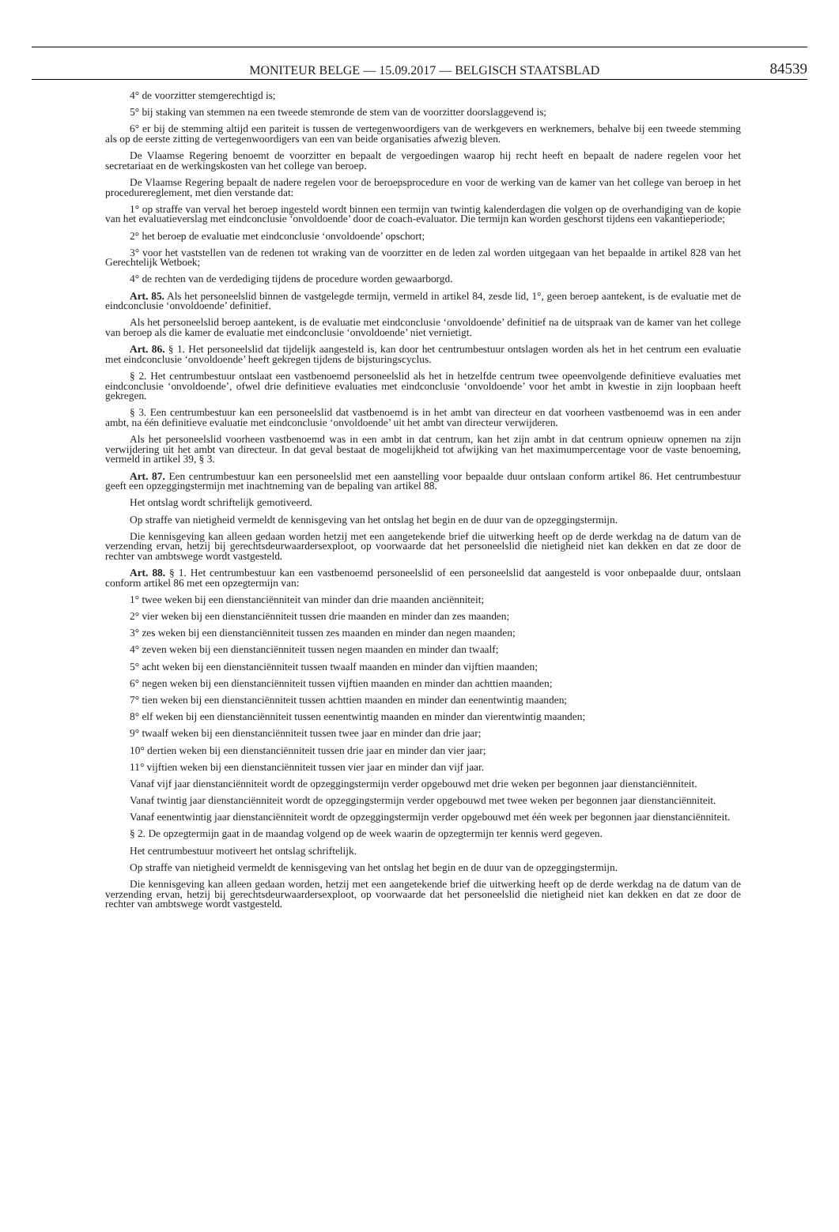MONITEUR BELGE — 15.09.2017 — BELGISCH STAATSBLAD
84539
4° de voorzitter stemgerechtigd is;
5° bij staking van stemmen na een tweede stemronde de stem van de voorzitter doorslaggevend is;
6° er bij de stemming altijd een pariteit is tussen de vertegenwoordigers van de werkgevers en werknemers, behalve bij een tweede stemming als op de eerste zitting de vertegenwoordigers van een van beide organisaties afwezig bleven.
De Vlaamse Regering benoemt de voorzitter en bepaalt de vergoedingen waarop hij recht heeft en bepaalt de nadere regelen voor het secretariaat en de werkingskosten van het college van beroep.
De Vlaamse Regering bepaalt de nadere regelen voor de beroepsprocedure en voor de werking van de kamer van het college van beroep in het procedurereglement, met dien verstande dat:
1° op straffe van verval het beroep ingesteld wordt binnen een termijn van twintig kalenderdagen die volgen op de overhandiging van de kopie van het evaluatieverslag met eindconclusie ‘onvoldoende’ door de coach-evaluator. Die termijn kan worden geschorst tijdens een vakantieperiode;
2° het beroep de evaluatie met eindconclusie ‘onvoldoende’ opschort;
3° voor het vaststellen van de redenen tot wraking van de voorzitter en de leden zal worden uitgegaan van het bepaalde in artikel 828 van het Gerechtelijk Wetboek;
4° de rechten van de verdediging tijdens de procedure worden gewaarborgd.
Art. 85. Als het personeelslid binnen de vastgelegde termijn, vermeld in artikel 84, zesde lid, 1°, geen beroep aantekent, is de evaluatie met de eindconclusie ‘onvoldoende’ definitief.
Als het personeelslid beroep aantekent, is de evaluatie met eindconclusie ‘onvoldoende’ definitief na de uitspraak van de kamer van het college van beroep als die kamer de evaluatie met eindconclusie ‘onvoldoende’ niet vernietigt.
Art. 86. § 1. Het personeelslid dat tijdelijk aangesteld is, kan door het centrumbestuur ontslagen worden als het in het centrum een evaluatie met eindconclusie ‘onvoldoende’ heeft gekregen tijdens de bijsturingscyclus.
§ 2. Het centrumbestuur ontslaat een vastbenoemd personeelslid als het in hetzelfde centrum twee opeenvolgende definitieve evaluaties met eindconclusie ‘onvoldoende’, ofwel drie definitieve evaluaties met eindconclusie ‘onvoldoende’ voor het ambt in kwestie in zijn loopbaan heeft gekregen.
§ 3. Een centrumbestuur kan een personeelslid dat vastbenoemd is in het ambt van directeur en dat voorheen vastbenoemd was in een ander ambt, na één definitieve evaluatie met eindconclusie ‘onvoldoende’ uit het ambt van directeur verwijderen.
Als het personeelslid voorheen vastbenoemd was in een ambt in dat centrum, kan het zijn ambt in dat centrum opnieuw opnemen na zijn verwijdering uit het ambt van directeur. In dat geval bestaat de mogelijkheid tot afwijking van het maximumpercentage voor de vaste benoeming, vermeld in artikel 39, § 3.
Art. 87. Een centrumbestuur kan een personeelslid met een aanstelling voor bepaalde duur ontslaan conform artikel 86. Het centrumbestuur geeft een opzeggingstermijn met inachtneming van de bepaling van artikel 88.
Het ontslag wordt schriftelijk gemotiveerd.
Op straffe van nietigheid vermeldt de kennisgeving van het ontslag het begin en de duur van de opzeggingstermijn.
Die kennisgeving kan alleen gedaan worden hetzij met een aangetekende brief die uitwerking heeft op de derde werkdag na de datum van de verzending ervan, hetzij bij gerechtsdeurwaardersexploot, op voorwaarde dat het personeelslid die nietigheid niet kan dekken en dat ze door de rechter van ambtswege wordt vastgesteld.
Art. 88. § 1. Het centrumbestuur kan een vastbenoemd personeelslid of een personeelslid dat aangesteld is voor onbepaalde duur, ontslaan conform artikel 86 met een opzegtermijn van:
1° twee weken bij een dienstanciënniteit van minder dan drie maanden anciënniteit;
2° vier weken bij een dienstanciënniteit tussen drie maanden en minder dan zes maanden;
3° zes weken bij een dienstanciënniteit tussen zes maanden en minder dan negen maanden;
4° zeven weken bij een dienstanciënniteit tussen negen maanden en minder dan twaalf;
5° acht weken bij een dienstanciënniteit tussen twaalf maanden en minder dan vijftien maanden;
6° negen weken bij een dienstanciënniteit tussen vijftien maanden en minder dan achttien maanden;
7° tien weken bij een dienstanciënniteit tussen achttien maanden en minder dan eenentwintig maanden;
8° elf weken bij een dienstanciënniteit tussen eenentwintig maanden en minder dan vierentwintig maanden;
9° twaalf weken bij een dienstanciënniteit tussen twee jaar en minder dan drie jaar;
10° dertien weken bij een dienstanciënniteit tussen drie jaar en minder dan vier jaar;
11° vijftien weken bij een dienstanciënniteit tussen vier jaar en minder dan vijf jaar.
Vanaf vijf jaar dienstanciënniteit wordt de opzeggingstermijn verder opgebouwd met drie weken per begonnen jaar dienstanciënniteit.
Vanaf twintig jaar dienstanciënniteit wordt de opzeggingstermijn verder opgebouwd met twee weken per begonnen jaar dienstanciënniteit.
Vanaf eenentwintig jaar dienstanciënniteit wordt de opzeggingstermijn verder opgebouwd met één week per begonnen jaar dienstanciënniteit.
§ 2. De opzegtermijn gaat in de maandag volgend op de week waarin de opzegtermijn ter kennis werd gegeven.
Het centrumbestuur motiveert het ontslag schriftelijk.
Op straffe van nietigheid vermeldt de kennisgeving van het ontslag het begin en de duur van de opzeggingstermijn.
Die kennisgeving kan alleen gedaan worden, hetzij met een aangetekende brief die uitwerking heeft op de derde werkdag na de datum van de verzending ervan, hetzij bij gerechtsdeurwaardersexploot, op voorwaarde dat het personeelslid die nietigheid niet kan dekken en dat ze door de rechter van ambtswege wordt vastgesteld.